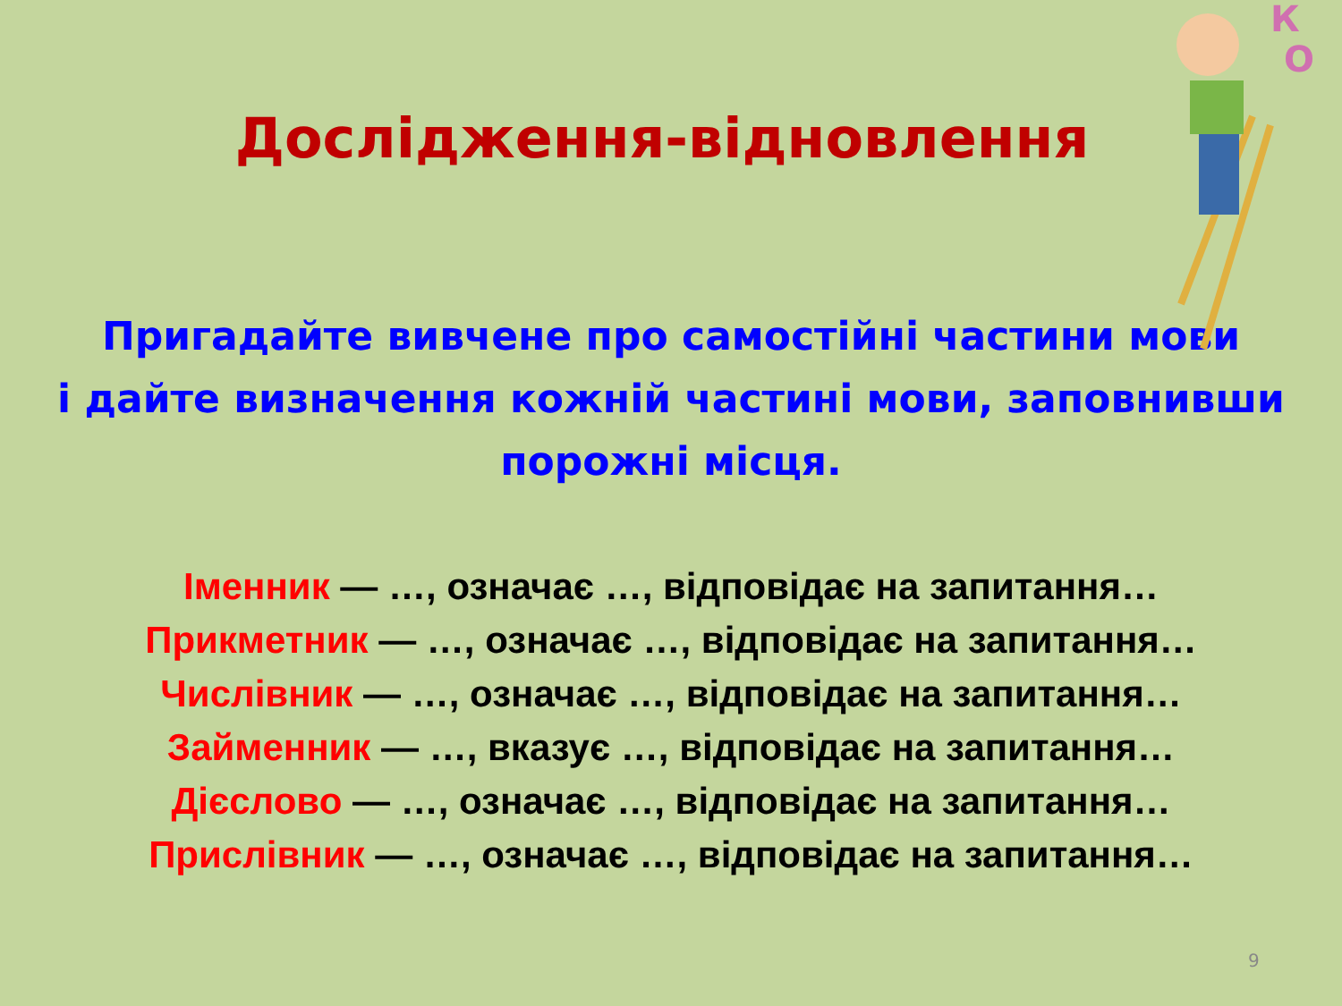К
О
Дослідження-відновлення
Пригадайте вивчене про самостійні частини мови
і дайте визначення кожній частині мови, заповнивши
порожні місця.
Іменник — …, означає …, відповідає на запитання…
Прикметник — …, означає …, відповідає на запитання…
Числівник — …, означає …, відповідає на запитання…
Займенник — …, вказує …, відповідає на запитання…
Дієслово — …, означає …, відповідає на запитання…
Прислівник — …, означає …, відповідає на запитання…
9